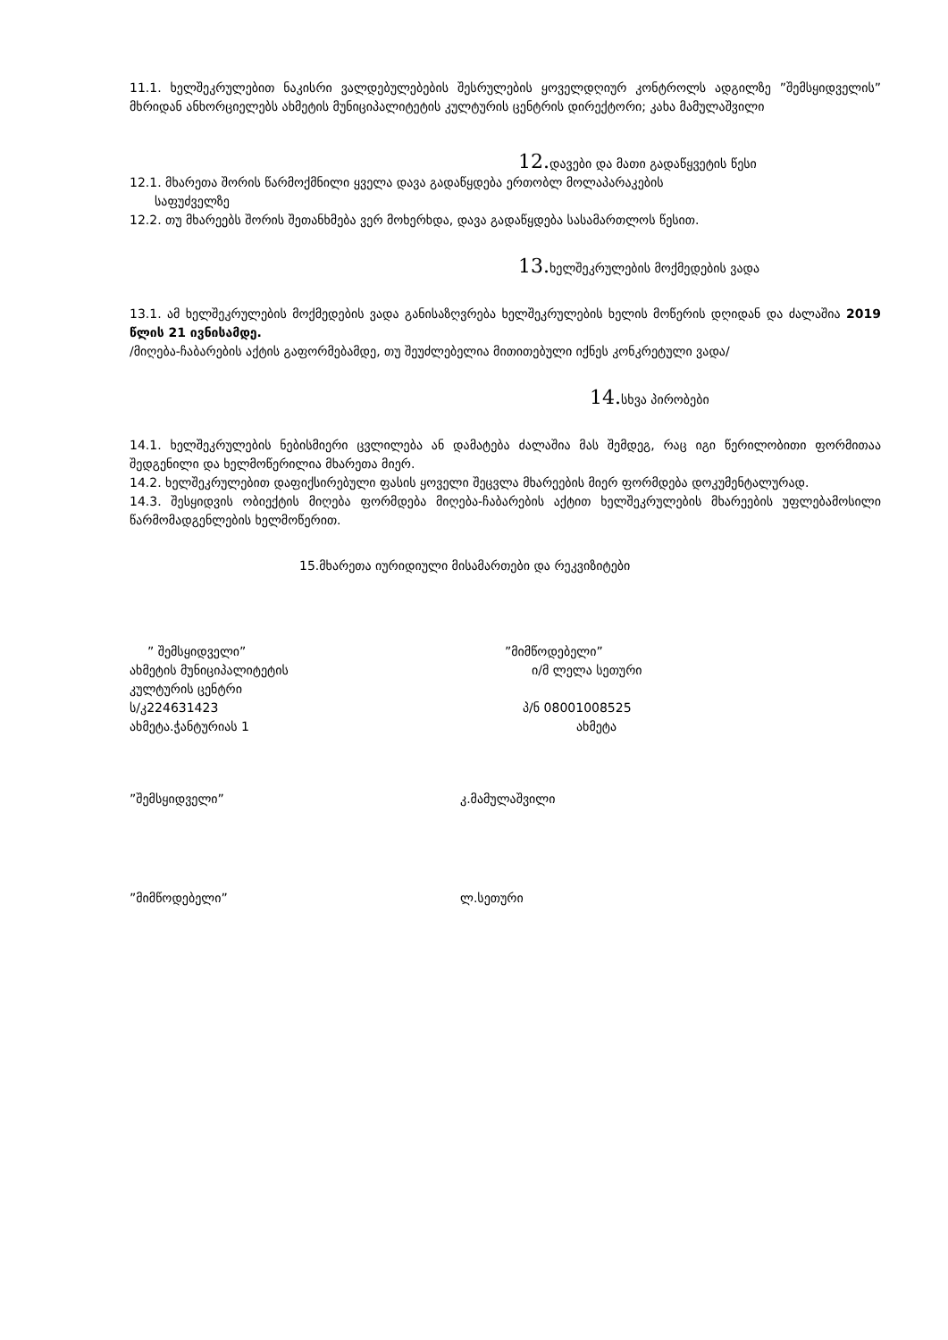11.1. ხელშეკრულებით ნაკისრი ვალდებულებების შესრულების ყოველდღიურ კონტროლს ადგილზე ”შემსყიდველის” მხრიდან ანხორციელებს ახმეტის მუნიციპალიტეტის კულტურის ცენტრის დირექტორი; კახა მამულაშვილი
12. დავები და მათი გადაწყვეტის წესი
12.1. მხარეთა შორის წარმოქმნილი ყველა დავა გადაწყდება ერთობლ მოლაპარაკების
საფუძველზე
12.2. თუ მხარეებს შორის შეთანხმება ვერ მოხერხდა, დავა გადაწყდება სასამართლოს წესით.
13. ხელშეკრულების მოქმედების ვადა
13.1. ამ ხელშეკრულების მოქმედების ვადა განისაზღვრება ხელშეკრულების ხელის მოწერის დღიდან და ძალაშია 2019 წლის 21 ივნისამდე.
/მიღება-ჩაბარების აქტის გაფორმებამდე, თუ შეუძლებელია მითითებული იქნეს კონკრეტული ვადა/
14. სხვა პირობები
14.1. ხელშეკრულების ნებისმიერი ცვლილება ან დამატება ძალაშია მას შემდეგ, რაც იგი წერილობითი ფორმითაა შედგენილი და ხელმოწერილია მხარეთა მიერ.
14.2. ხელშეკრულებით დაფიქსირებული ფასის ყოველი შეცვლა მხარეების მიერ ფორმდება დოკუმენტალურად.
14.3. შესყიდვის ობიექტის მიღება ფორმდება მიღება-ჩაბარების აქტით ხელშეკრულების მხარეების უფლებამოსილი წარმომადგენლების ხელმოწერით.
15.მხარეთა იურიდიული მისამართები და რეკვიზიტები
” შემსყიდველი””მიმწოდებელი”
ახმეტის მუნიციპალიტეტის ი/მ ლელა სეთური
კულტურის ცენტრი
ს/კ224631423 პ/ნ 08001008525
ახმეტა.ჭანტურიას 1 ახმეტა
”შემსყიდველი” კ.მამულაშვილი
”მიმწოდებელი” ლ.სეთური